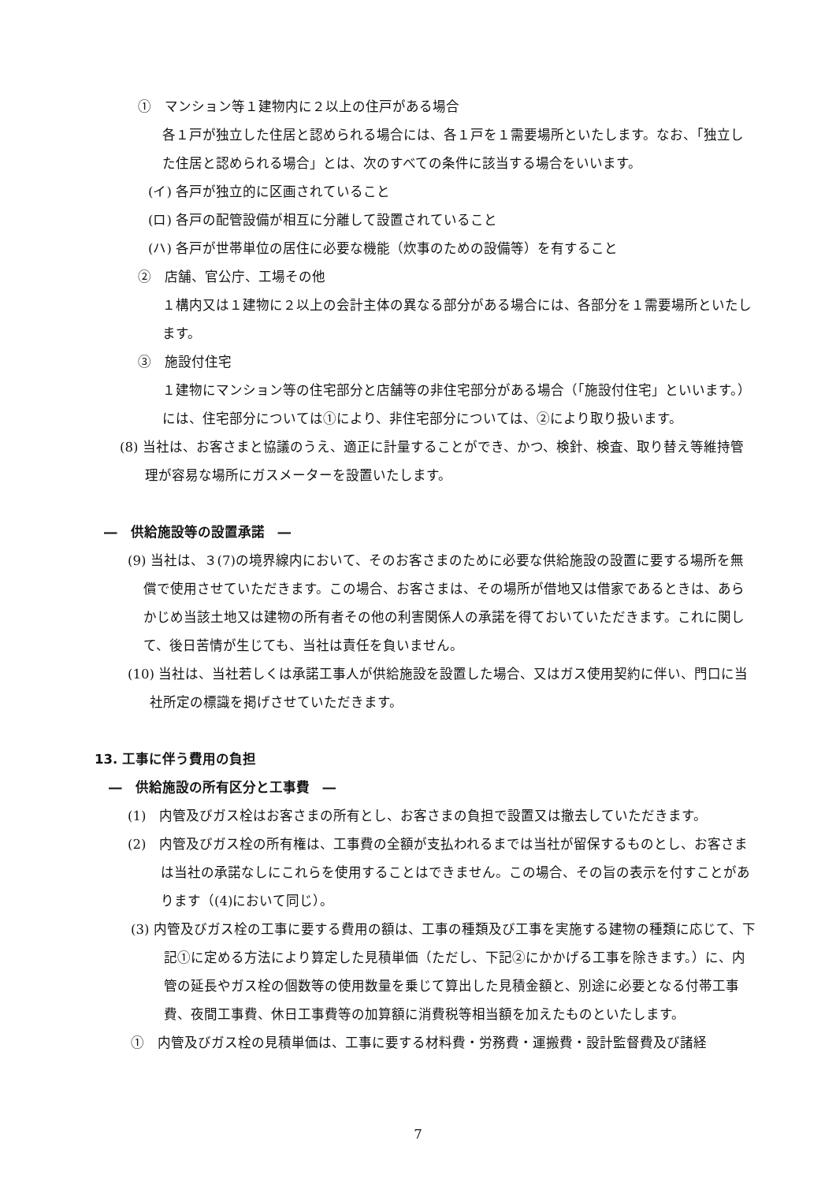①　マンション等１建物内に２以上の住戸がある場合
各１戸が独立した住居と認められる場合には、各１戸を１需要場所といたします。なお、「独立した住居と認められる場合」とは、次のすべての条件に該当する場合をいいます。
(イ) 各戸が独立的に区画されていること
(ロ) 各戸の配管設備が相互に分離して設置されていること
(ハ) 各戸が世帯単位の居住に必要な機能（炊事のための設備等）を有すること
②　店舗、官公庁、工場その他
１構内又は１建物に２以上の会計主体の異なる部分がある場合には、各部分を１需要場所といたします。
③　施設付住宅
１建物にマンション等の住宅部分と店舗等の非住宅部分がある場合（「施設付住宅」といいます。）には、住宅部分については①により、非住宅部分については、②により取り扱います。
(8) 当社は、お客さまと協議のうえ、適正に計量することができ、かつ、検針、検査、取り替え等維持管理が容易な場所にガスメーターを設置いたします。
―　供給施設等の設置承諾　―
(9) 当社は、３(7)の境界線内において、そのお客さまのために必要な供給施設の設置に要する場所を無償で使用させていただきます。この場合、お客さまは、その場所が借地又は借家であるときは、あらかじめ当該土地又は建物の所有者その他の利害関係人の承諾を得ておいていただきます。これに関して、後日苦情が生じても、当社は責任を負いません。
(10) 当社は、当社若しくは承諾工事人が供給施設を設置した場合、又はガス使用契約に伴い、門口に当社所定の標識を掲げさせていただきます。
13. 工事に伴う費用の負担
―　供給施設の所有区分と工事費　―
(1)　内管及びガス栓はお客さまの所有とし、お客さまの負担で設置又は撤去していただきます。
(2)　内管及びガス栓の所有権は、工事費の全額が支払われるまでは当社が留保するものとし、お客さまは当社の承諾なしにこれらを使用することはできません。この場合、その旨の表示を付すことがあります（(4)において同じ）。
(3) 内管及びガス栓の工事に要する費用の額は、工事の種類及び工事を実施する建物の種類に応じて、下記①に定める方法により算定した見積単価（ただし、下記②にかかげる工事を除きます。）に、内管の延長やガス栓の個数等の使用数量を乗じて算出した見積金額と、別途に必要となる付帯工事費、夜間工事費、休日工事費等の加算額に消費税等相当額を加えたものといたします。
①　内管及びガス栓の見積単価は、工事に要する材料費・労務費・運搬費・設計監督費及び諸経
7